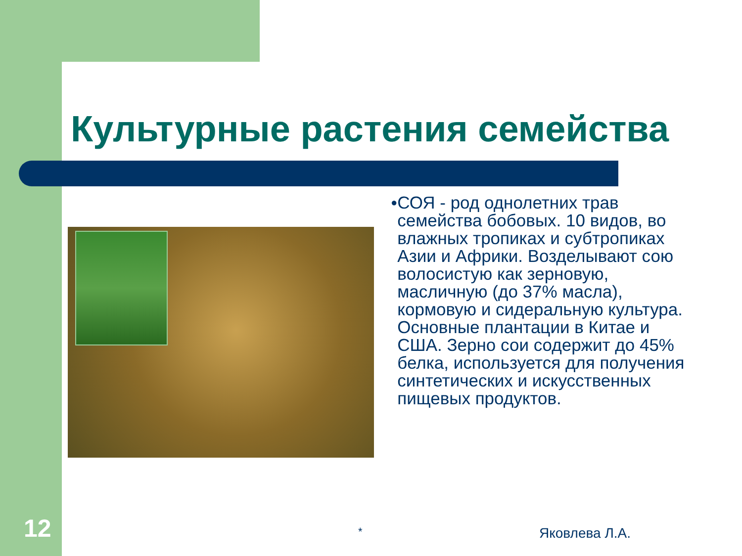Культурные растения семейства
●
СОЯ - род однолетних трав семейства бобовых. 10 видов, во влажных тропиках и субтропиках Азии и Африки. Возделывают сою волосистую как зерновую, масличную (до 37% масла), кормовую и сидеральную культура. Основные плантации в Китае и США. Зерно сои содержит до 45% белка, используется для получения синтетических и искусственных пищевых продуктов.
12 * Яковлева Л.А.